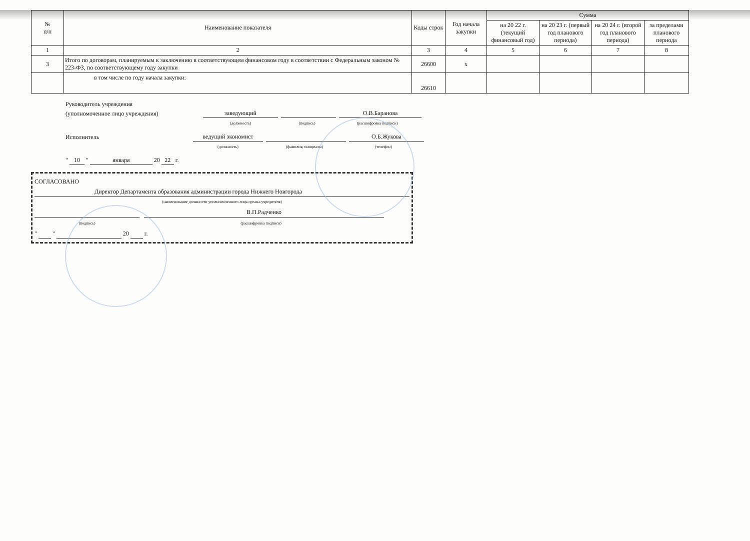| № п/п | Наименование показателя | Коды строк | Год начала закупки | Сумма | | | |
| --- | --- | --- | --- | --- | --- | --- | --- |
| | | | | на 20 22 г. (текущий финансовый год) | на 20 23 г. (первый год планового периода) | на 20 24 г. (второй год планового периода) | за пределами планового периода |
| 1 | 2 | 3 | 4 | 5 | 6 | 7 | 8 |
| 3 | Итого по договорам, планируемым к заключению в соответствующем финансовом году в соответствии с Федеральным законом № 223-ФЗ, по соответствующему году закупки | 26600 | x | | | | |
| | в том числе по году начала закупки: | 26610 | | | | | |
Руководитель учреждения
(уполномоченное лицо учреждения) заведующий О.В.Баранова
(должность) (подпись) (расшифровка подписи)
Исполнитель ведущий экономист О.Б.Жукова
(должность) (фамилия, инициалы) (телефон)
" 10 " января 20 22 г.
СОГЛАСОВАНО
Директор Департамента образования администрации города Нижнего Новгорода
(наименование должности уполномоченного лица органа-учредителя)
В.П.Радченко
(подпись) (расшифровка подписи)
" " 20 г.